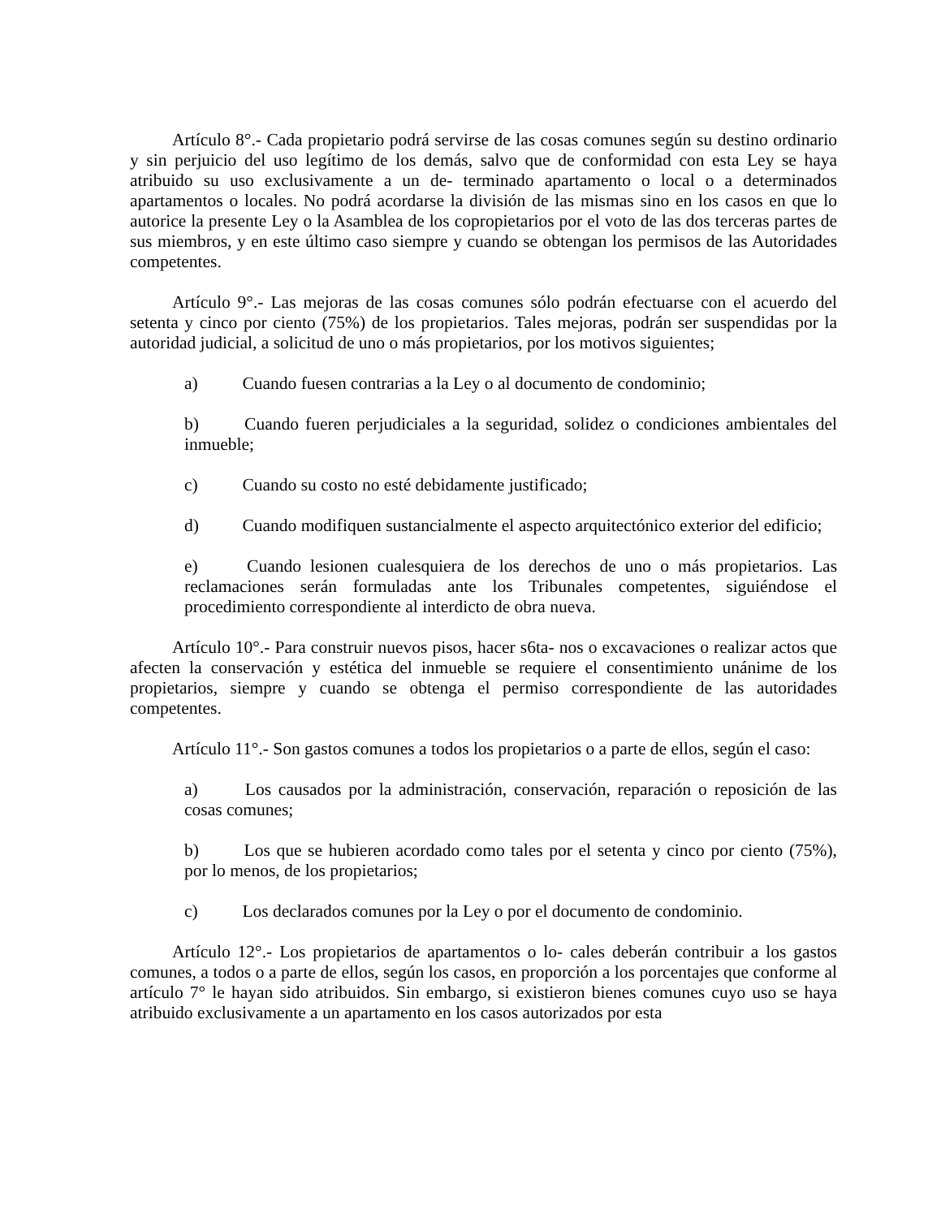Artículo 8°.- Cada propietario podrá servirse de las cosas comunes según su destino ordinario y sin perjuicio del uso legítimo de los demás, salvo que de conformidad con esta Ley se haya atribuido su uso exclusivamente a un de- terminado apartamento o local o a determinados apartamentos o locales. No podrá acordarse la división de las mismas sino en los casos en que lo autorice la presente Ley o la Asamblea de los copropietarios por el voto de las dos terceras partes de sus miembros, y en este último caso siempre y cuando se obtengan los permisos de las Autoridades competentes.
Artículo 9°.- Las mejoras de las cosas comunes sólo podrán efectuarse con el acuerdo del setenta y cinco por ciento (75%) de los propietarios. Tales mejoras, podrán ser suspendidas por la autoridad judicial, a solicitud de uno o más propietarios, por los motivos siguientes;
a) Cuando fuesen contrarias a la Ley o al documento de condominio;
b) Cuando fueren perjudiciales a la seguridad, solidez o condiciones ambientales del inmueble;
c) Cuando su costo no esté debidamente justificado;
d) Cuando modifiquen sustancialmente el aspecto arquitectónico exterior del edificio;
e) Cuando lesionen cualesquiera de los derechos de uno o más propietarios. Las reclamaciones serán formuladas ante los Tribunales competentes, siguiéndose el procedimiento correspondiente al interdicto de obra nueva.
Artículo 10°.- Para construir nuevos pisos, hacer s6ta- nos o excavaciones o realizar actos que afecten la conservación y estética del inmueble se requiere el consentimiento unánime de los propietarios, siempre y cuando se obtenga el permiso correspondiente de las autoridades competentes.
Artículo 11°.- Son gastos comunes a todos los propietarios o a parte de ellos, según el caso:
a) Los causados por la administración, conservación, reparación o reposición de las cosas comunes;
b) Los que se hubieren acordado como tales por el setenta y cinco por ciento (75%), por lo menos, de los propietarios;
c) Los declarados comunes por la Ley o por el documento de condominio.
Artículo 12°.- Los propietarios de apartamentos o lo- cales deberán contribuir a los gastos comunes, a todos o a parte de ellos, según los casos, en proporción a los porcentajes que conforme al artículo 7° le hayan sido atribuidos. Sin embargo, si existieron bienes comunes cuyo uso se haya atribuido exclusivamente a un apartamento en los casos autorizados por esta